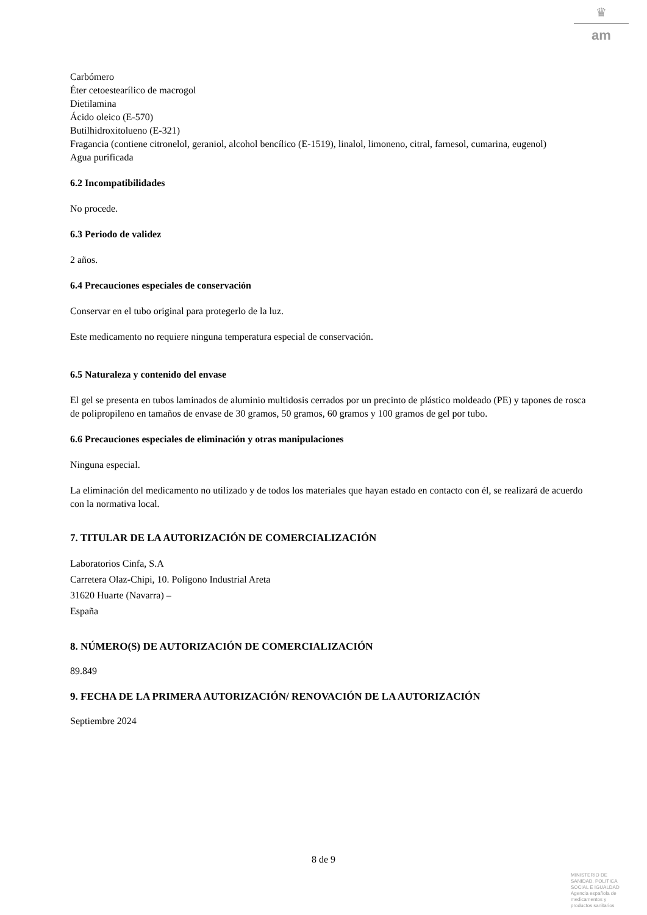♛
am
Carbómero
Éter cetoestearílico de macrogol
Dietilamina
Ácido oleico (E-570)
Butilhidroxitolueno (E-321)
Fragancia (contiene citronelol, geraniol, alcohol bencílico (E-1519), linalol, limoneno, citral, farnesol, cumarina, eugenol)
Agua purificada
6.2 Incompatibilidades
No procede.
6.3 Periodo de validez
2 años.
6.4 Precauciones especiales de conservación
Conservar en el tubo original para protegerlo de la luz.
Este medicamento no requiere ninguna temperatura especial de conservación.
6.5 Naturaleza y contenido del envase
El gel se presenta en tubos laminados de aluminio multidosis cerrados por un precinto de plástico moldeado (PE) y tapones de rosca de polipropileno en tamaños de envase de 30 gramos, 50 gramos, 60 gramos y 100 gramos de gel por tubo.
6.6 Precauciones especiales de eliminación y otras manipulaciones
Ninguna especial.
La eliminación del medicamento no utilizado y de todos los materiales que hayan estado en contacto con él, se realizará de acuerdo con la normativa local.
7. TITULAR DE LA AUTORIZACIÓN DE COMERCIALIZACIÓN
Laboratorios Cinfa, S.A
Carretera Olaz-Chipi, 10. Polígono Industrial Areta
31620 Huarte (Navarra) –
España
8. NÚMERO(S) DE AUTORIZACIÓN DE COMERCIALIZACIÓN
89.849
9. FECHA DE LA PRIMERA AUTORIZACIÓN/ RENOVACIÓN DE LA AUTORIZACIÓN
Septiembre 2024
8 de 9
MINISTERIO DE
SANIDAD, POLITICA
SOCIAL E IGUALDAD
Agencia española de
medicamentos y
productos sanitarios